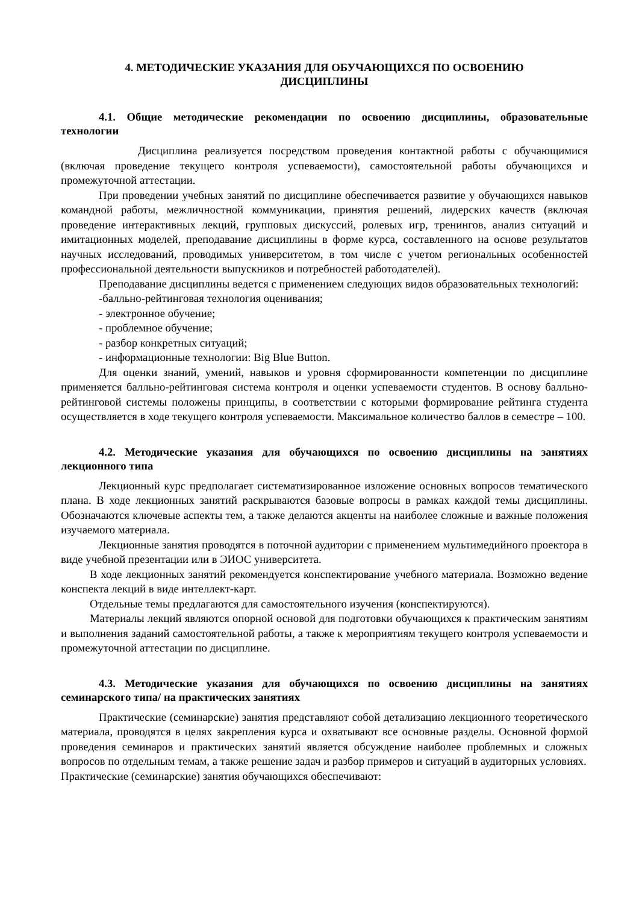4. МЕТОДИЧЕСКИЕ УКАЗАНИЯ ДЛЯ ОБУЧАЮЩИХСЯ ПО ОСВОЕНИЮ
ДИСЦИПЛИНЫ
4.1. Общие методические рекомендации по освоению дисциплины, образовательные технологии
Дисциплина реализуется посредством проведения контактной работы с обучающимися (включая проведение текущего контроля успеваемости), самостоятельной работы обучающихся и промежуточной аттестации.
При проведении учебных занятий по дисциплине обеспечивается развитие у обучающихся навыков командной работы, межличностной коммуникации, принятия решений, лидерских качеств (включая проведение интерактивных лекций, групповых дискуссий, ролевых игр, тренингов, анализ ситуаций и имитационных моделей, преподавание дисциплины в форме курса, составленного на основе результатов научных исследований, проводимых университетом, в том числе с учетом региональных особенностей профессиональной деятельности выпускников и потребностей работодателей).
Преподавание дисциплины ведется с применением следующих видов образовательных технологий:
-балльно-рейтинговая технология оценивания;
- электронное обучение;
- проблемное обучение;
- разбор конкретных ситуаций;
- информационные технологии: Big Blue Button.
Для оценки знаний, умений, навыков и уровня сформированности компетенции по дисциплине применяется балльно-рейтинговая система контроля и оценки успеваемости студентов. В основу балльно-рейтинговой системы положены принципы, в соответствии с которыми формирование рейтинга студента осуществляется в ходе текущего контроля успеваемости. Максимальное количество баллов в семестре – 100.
4.2. Методические указания для обучающихся по освоению дисциплины на занятиях лекционного типа
Лекционный курс предполагает систематизированное изложение основных вопросов тематического плана. В ходе лекционных занятий раскрываются базовые вопросы в рамках каждой темы дисциплины. Обозначаются ключевые аспекты тем, а также делаются акценты на наиболее сложные и важные положения изучаемого материала.
Лекционные занятия проводятся в поточной аудитории с применением мультимедийного проектора в виде учебной презентации или в ЭИОС университета.
В ходе лекционных занятий рекомендуется конспектирование учебного материала. Возможно ведение конспекта лекций в виде интеллект-карт.
Отдельные темы предлагаются для самостоятельного изучения (конспектируются).
Материалы лекций являются опорной основой для подготовки обучающихся к практическим занятиям и выполнения заданий самостоятельной работы, а также к мероприятиям текущего контроля успеваемости и промежуточной аттестации по дисциплине.
4.3. Методические указания для обучающихся по освоению дисциплины на занятиях семинарского типа/ на практических занятиях
Практические (семинарские) занятия представляют собой детализацию лекционного теоретического материала, проводятся в целях закрепления курса и охватывают все основные разделы. Основной формой проведения семинаров и практических занятий является обсуждение наиболее проблемных и сложных вопросов по отдельным темам, а также решение задач и разбор примеров и ситуаций в аудиторных условиях.
Практические (семинарские) занятия обучающихся обеспечивают: